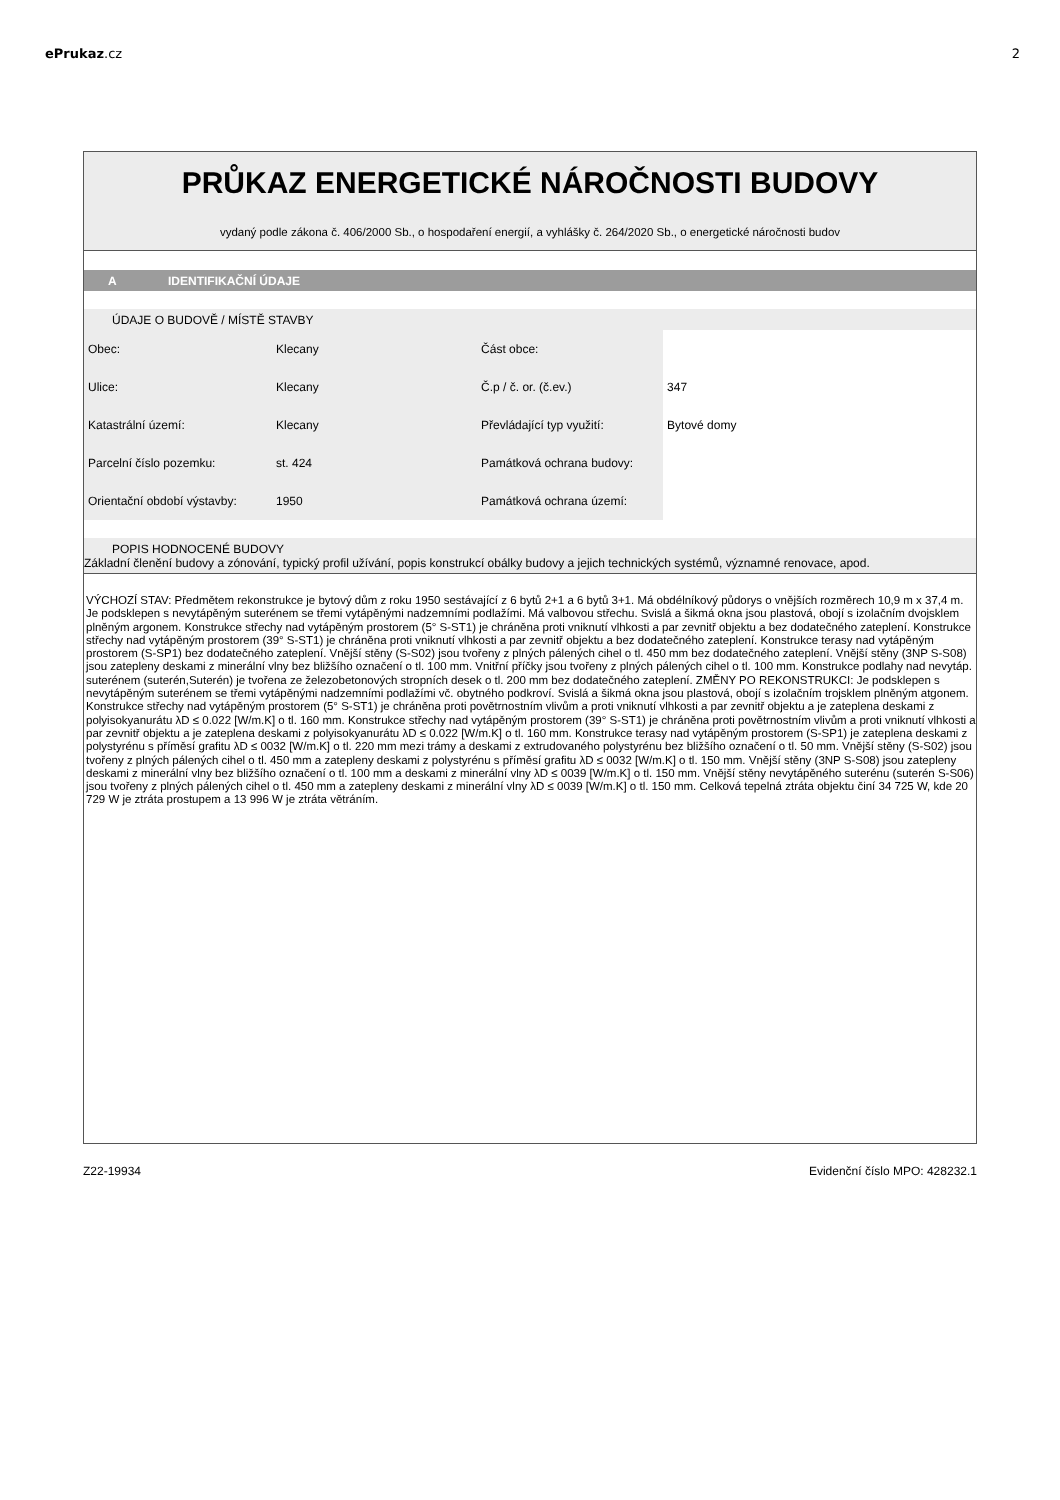ePrukaz.cz 2
PRŮKAZ ENERGETICKÉ NÁROČNOSTI BUDOVY
vydaný podle zákona č. 406/2000 Sb., o hospodaření energií, a vyhlášky č. 264/2020 Sb., o energetické náročnosti budov
A IDENTIFIKAČNÍ ÚDAJE
ÚDAJE O BUDOVĚ / MÍSTĚ STAVBY
| Obec: | Klecany | Část obce: | |
| Ulice: | Klecany | Č.p / č. or. (č.ev.) | 347 |
| Katastrální území: | Klecany | Převládající typ využití: | Bytové domy |
| Parcelní číslo pozemku: | st. 424 | Památková ochrana budovy: | |
| Orientační období výstavby: | 1950 | Památková ochrana území: | |
POPIS HODNOCENÉ BUDOVY
Základní členění budovy a zónování, typický profil užívání, popis konstrukcí obálky budovy a jejich technických systémů, významné renovace, apod.
VÝCHOZÍ STAV: Předmětem rekonstrukce je bytový dům z roku 1950 sestávající z 6 bytů 2+1 a 6 bytů 3+1. Má obdélníkový půdorys o vnějších rozměrech 10,9 m x 37,4 m. Je podsklepen s nevytápěným suterénem se třemi vytápěnými nadzemními podlažími. Má valbovou střechu. Svislá a šikmá okna jsou plastová, obojí s izolačním dvojsklem plněným argonem. Konstrukce střechy nad vytápěným prostorem (5° S-ST1) je chráněna proti vniknutí vlhkosti a par zevnitř objektu a bez dodatečného zateplení. Konstrukce střechy nad vytápěným prostorem (39° S-ST1) je chráněna proti vniknutí vlhkosti a par zevnitř objektu a bez dodatečného zateplení. Konstrukce terasy nad vytápěným prostorem (S-SP1) bez dodatečného zateplení. Vnější stěny (S-S02) jsou tvořeny z plných pálených cihel o tl. 450 mm bez dodatečného zateplení. Vnější stěny (3NP S-S08) jsou zatepleny deskami z minerální vlny bez bližšího označení o tl. 100 mm. Vnitřní příčky jsou tvořeny z plných pálených cihel o tl. 100 mm. Konstrukce podlahy nad nevytáp. suterénem (suterén,Suterén) je tvořena ze železobetonových stropních desek o tl. 200 mm bez dodatečného zateplení. ZMĚNY PO REKONSTRUKCI: Je podsklepen s nevytápěným suterénem se třemi vytápěnými nadzemními podlažími vč. obytného podkroví. Svislá a šikmá okna jsou plastová, obojí s izolačním trojsklem plněným atgonem. Konstrukce střechy nad vytápěným prostorem (5° S-ST1) je chráněna proti povětrnostním vlivům a proti vniknutí vlhkosti a par zevnitř objektu a je zateplena deskami z polyisokyanurátu λD ≤ 0.022 [W/m.K] o tl. 160 mm. Konstrukce střechy nad vytápěným prostorem (39° S-ST1) je chráněna proti povětrnostním vlivům a proti vniknutí vlhkosti a par zevnitř objektu a je zateplena deskami z polyisokyanurátu λD ≤ 0.022 [W/m.K] o tl. 160 mm. Konstrukce terasy nad vytápěným prostorem (S-SP1) je zateplena deskami z polystyrénu s příměsí grafitu λD ≤ 0032 [W/m.K] o tl. 220 mm mezi trámy a deskami z extrudovaného polystyrénu bez bližšího označení o tl. 50 mm. Vnější stěny (S-S02) jsou tvořeny z plných pálených cihel o tl. 450 mm a zatepleny deskami z polystyrénu s příměsí grafitu λD ≤ 0032 [W/m.K] o tl. 150 mm. Vnější stěny (3NP S-S08) jsou zatepleny deskami z minerální vlny bez bližšího označení o tl. 100 mm a deskami z minerální vlny λD ≤ 0039 [W/m.K] o tl. 150 mm. Vnější stěny nevytápěného suterénu (suterén S-S06) jsou tvořeny z plných pálených cihel o tl. 450 mm a zatepleny deskami z minerální vlny λD ≤ 0039 [W/m.K] o tl. 150 mm. Celková tepelná ztráta objektu činí 34 725 W, kde 20 729 W je ztráta prostupem a 13 996 W je ztráta větráním.
Z22-19934 Evidenční číslo MPO: 428232.1